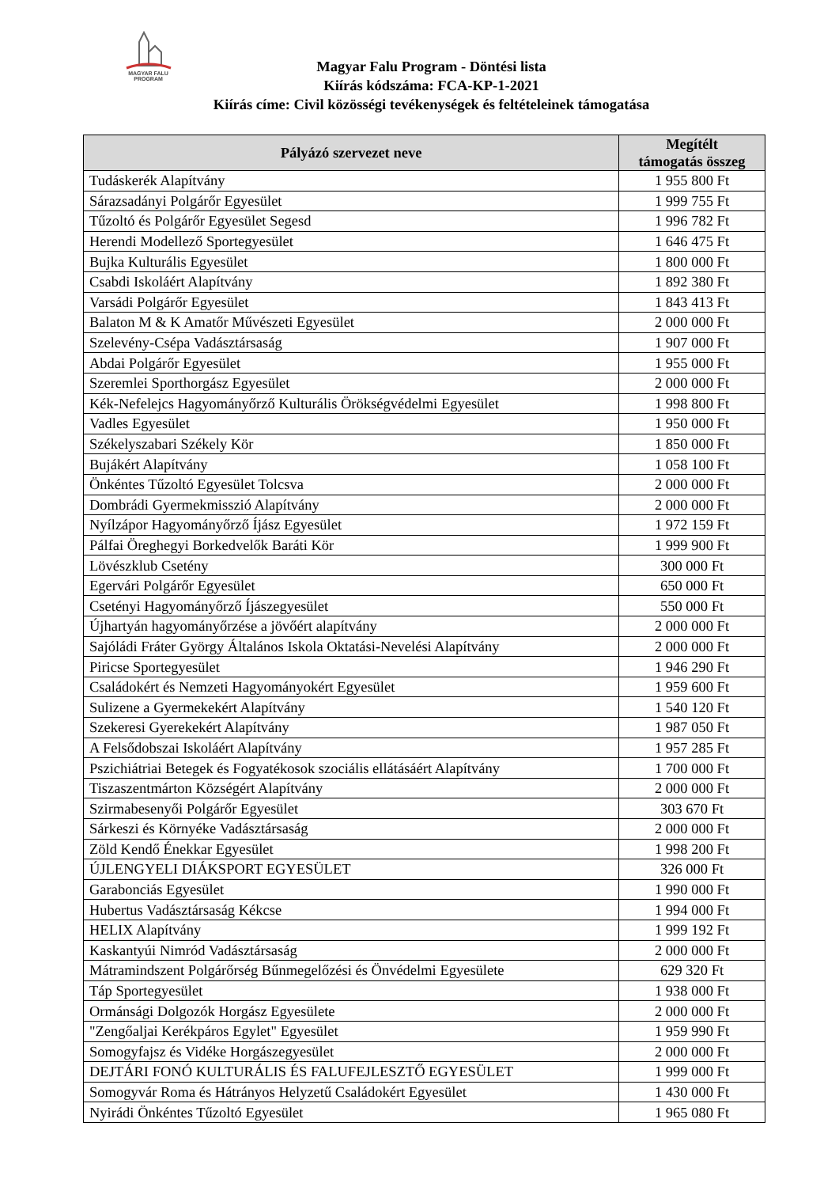MAGYAR FALU
PROGRAM
Magyar Falu Program - Döntési lista
Kiírás kódszáma: FCA-KP-1-2021
Kiírás címe: Civil közösségi tevékenységek és feltételeinek támogatása
| Pályázó szervezet neve | Megítélt támogatás összeg |
| --- | --- |
| Tudáskerék Alapítvány | 1 955 800 Ft |
| Sárazsadányi Polgárőr Egyesület | 1 999 755 Ft |
| Tűzoltó és Polgárőr Egyesület Segesd | 1 996 782 Ft |
| Herendi Modellező Sportegyesület | 1 646 475 Ft |
| Bujka Kulturális Egyesület | 1 800 000 Ft |
| Csabdi Iskoláért Alapítvány | 1 892 380 Ft |
| Varsádi Polgárőr Egyesület | 1 843 413 Ft |
| Balaton M & K Amatőr Művészeti Egyesület | 2 000 000 Ft |
| Szelevény-Csépa Vadásztársaság | 1 907 000 Ft |
| Abdai Polgárőr Egyesület | 1 955 000 Ft |
| Szeremlei Sporthorgász Egyesület | 2 000 000 Ft |
| Kék-Nefelejcs Hagyományőrző Kulturális Örökségvédelmi Egyesület | 1 998 800 Ft |
| Vadles Egyesület | 1 950 000 Ft |
| Székelyszabari Székely Kör | 1 850 000 Ft |
| Bujákért Alapítvány | 1 058 100 Ft |
| Önkéntes Tűzoltó Egyesület Tolcsva | 2 000 000 Ft |
| Dombrádi Gyermekmisszió Alapítvány | 2 000 000 Ft |
| Nyílzápor Hagyományőrző Íjász Egyesület | 1 972 159 Ft |
| Pálfai Öreghegyi Borkedvelők Baráti Kör | 1 999 900 Ft |
| Lövészklub Csetény | 300 000 Ft |
| Egervári Polgárőr Egyesület | 650 000 Ft |
| Csetényi Hagyományőrző Íjászegyesület | 550 000 Ft |
| Újhartyán hagyományőrzése a jövőért alapítvány | 2 000 000 Ft |
| Sajóládi Fráter György Általános Iskola Oktatási-Nevelési Alapítvány | 2 000 000 Ft |
| Piricse Sportegyesület | 1 946 290 Ft |
| Családokért és Nemzeti Hagyományokért Egyesület | 1 959 600 Ft |
| Sulizene a Gyermekekért Alapítvány | 1 540 120 Ft |
| Szekeresi Gyerekekért Alapítvány | 1 987 050 Ft |
| A Felsődobszai Iskoláért Alapítvány | 1 957 285 Ft |
| Pszichiátriai Betegek és Fogyatékosok szociális ellátásáért Alapítvány | 1 700 000 Ft |
| Tiszaszentmárton Községért Alapítvány | 2 000 000 Ft |
| Szirmabesenyői Polgárőr Egyesület | 303 670 Ft |
| Sárkeszi és Környéke Vadásztársaság | 2 000 000 Ft |
| Zöld Kendő Énekkar Egyesület | 1 998 200 Ft |
| ÚJLENGYELI DIÁKSPORT EGYESÜLET | 326 000 Ft |
| Garabonciás Egyesület | 1 990 000 Ft |
| Hubertus Vadásztársaság Kékcse | 1 994 000 Ft |
| HELIX Alapítvány | 1 999 192 Ft |
| Kaskantyúi Nimród Vadásztársaság | 2 000 000 Ft |
| Mátramindszent Polgárőrség Bűnmegelőzési és Önvédelmi Egyesülete | 629 320 Ft |
| Táp Sportegyesület | 1 938 000 Ft |
| Ormánsági Dolgozók Horgász Egyesülete | 2 000 000 Ft |
| "Zengőaljai Kerékpáros Egylet" Egyesület | 1 959 990 Ft |
| Somogyfajsz és Vidéke Horgászegyesület | 2 000 000 Ft |
| DEJTÁRI FONÓ KULTURÁLIS ÉS FALUFEJLESZTŐ EGYESÜLET | 1 999 000 Ft |
| Somogyvár Roma és Hátrányos Helyzetű Családokért Egyesület | 1 430 000 Ft |
| Nyirádi Önkéntes Tűzoltó Egyesület | 1 965 080 Ft |